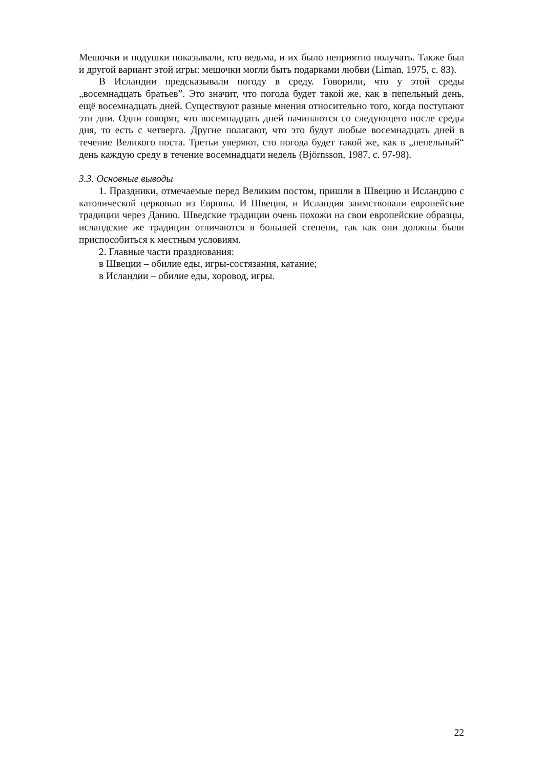Мешочки и подушки показывали, кто ведьма, и их было неприятно получать. Также был и другой вариант этой игры: мешочки могли быть подарками любви (Liman, 1975, с. 83).
В Исландии предсказывали погоду в среду. Говорили, что у этой среды „восемнадцать братьев”. Это значит, что погода будет такой же, как в пепельный день, ещё восемнадцать дней. Существуют разные мнения относительно того, когда поступают эти дни. Одни говорят, что восемнадцать дней начинаются со следующего после среды дня, то есть с четверга. Другие полагают, что это будут любые восемнадцать дней в течение Великого поста. Третьи уверяют, сто погода будет такой же, как в „пепельный“ день каждую среду в течение восемнадцати недель (Björnsson, 1987, с. 97-98).
3.3. Основные выводы
1. Праздники, отмечаемые перед Великим постом, пришли в Швецию и Исландию с католической церковью из Европы. И Швеция, и Исландия заимствовали европейские традиции через Данию. Шведские традиции очень похожи на свои европейские образцы, исландские же традиции отличаются в большей степени, так как они должны были приспособиться к местным условиям.
2. Главные части празднования:
в Швеции – обилие еды, игры-состязания, катание;
в Исландии – обилие еды, хоровод, игры.
22